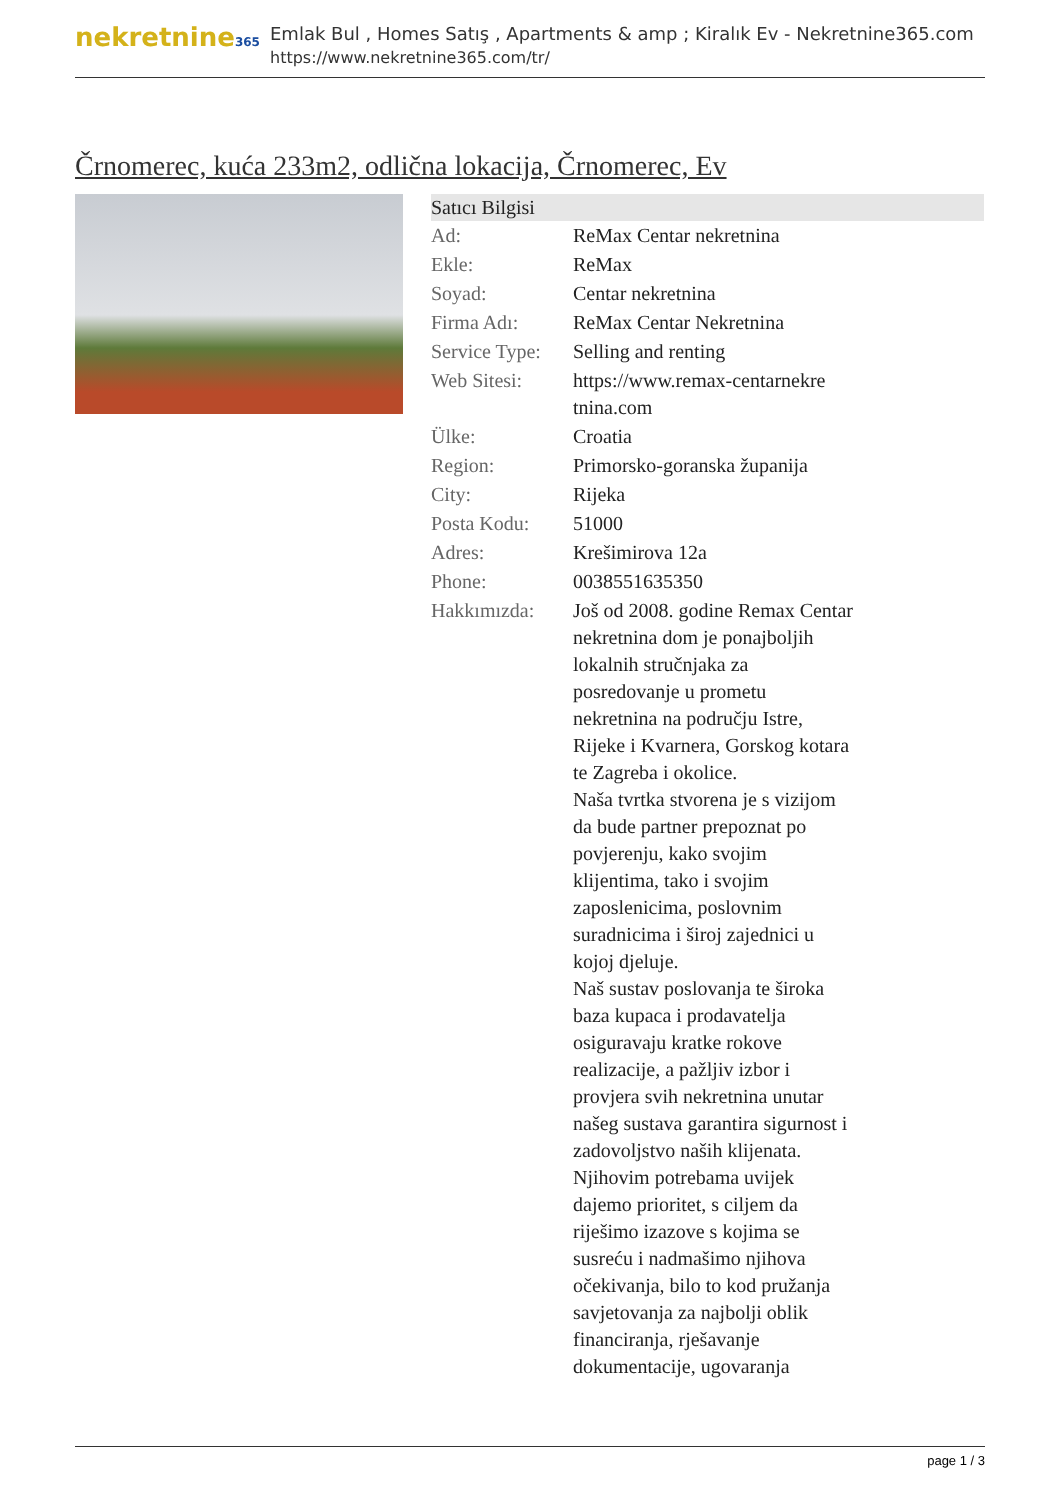nekretnine365
Emlak Bul , Homes Satış , Apartments & amp ; Kiralık Ev - Nekretnine365.com
https://www.nekretnine365.com/tr/
Črnomerec, kuća 233m2, odlična lokacija, Črnomerec, Ev
| Satıcı Bilgisi | |
| --- | --- |
| Ad: | ReMax Centar nekretnina |
| Ekle: | ReMax |
| Soyad: | Centar nekretnina |
| Firma Adı: | ReMax Centar Nekretnina |
| Service Type: | Selling and renting |
| Web Sitesi: | https://www.remax-centarnekre tnina.com |
| Ülke: | Croatia |
| Region: | Primorsko-goranska županija |
| City: | Rijeka |
| Posta Kodu: | 51000 |
| Adres: | Krešimirova 12a |
| Phone: | 0038551635350 |
| Hakkımızda: | Još od 2008. godine Remax Centar nekretnina dom je ponajboljih lokalnih stručnjaka za posredovanje u prometu nekretnina na području Istre, Rijeke i Kvarnera, Gorskog kotara te Zagreba i okolice. Naša tvrtka stvorena je s vizijom da bude partner prepoznat po povjerenju, kako svojim klijentima, tako i svojim zaposlenicima, poslovnim suradnicima i široj zajednici u kojoj djeluje. Naš sustav poslovanja te široka baza kupaca i prodavatelja osiguravaju kratke rokove realizacije, a pažljiv izbor i provjera svih nekretnina unutar našeg sustava garantira sigurnost i zadovoljstvo naših klijenata. Njihovim potrebama uvijek dajemo prioritet, s ciljem da riješimo izazove s kojima se susreću i nadmašimo njihova očekivanja, bilo to kod pružanja savjetovanja za najbolji oblik financiranja, rješavanje dokumentacije, ugovaranja |
page 1 / 3